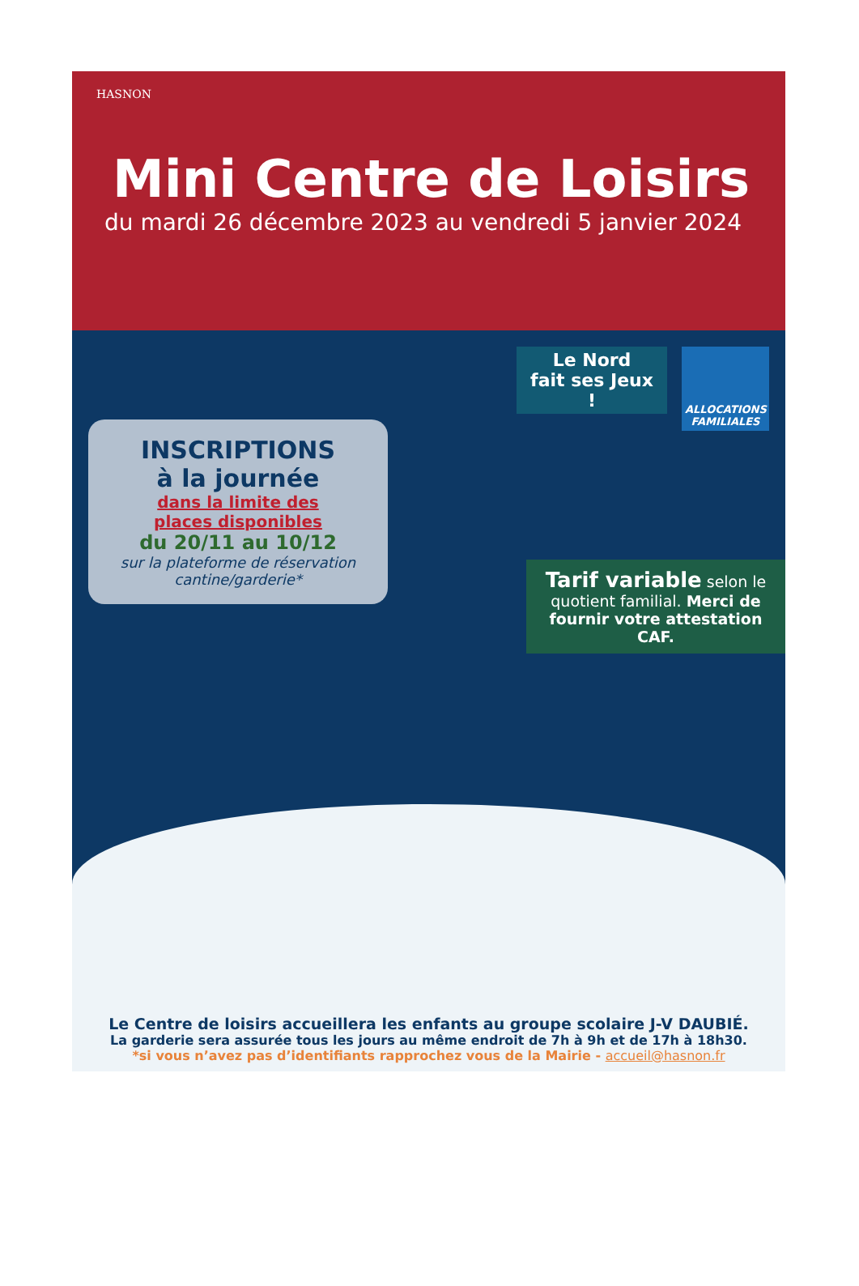HASNON
Mini Centre de Loisirs
du mardi 26 décembre 2023 au vendredi 5 janvier 2024
INSCRIPTIONS
à la journée
dans la limite des
places disponibles
du 20/11 au 10/12
sur la plateforme de réservation cantine/garderie*
Le Nord
fait ses Jeux !
ALLOCATIONS FAMILIALES
Tarif variable selon le quotient familial. Merci de fournir votre attestation CAF.
Le Centre de loisirs accueillera les enfants au groupe scolaire J-V DAUBIÉ.
La garderie sera assurée tous les jours au même endroit de 7h à 9h et de 17h à 18h30.
*si vous n’avez pas d’identifiants rapprochez vous de la Mairie - accueil@hasnon.fr